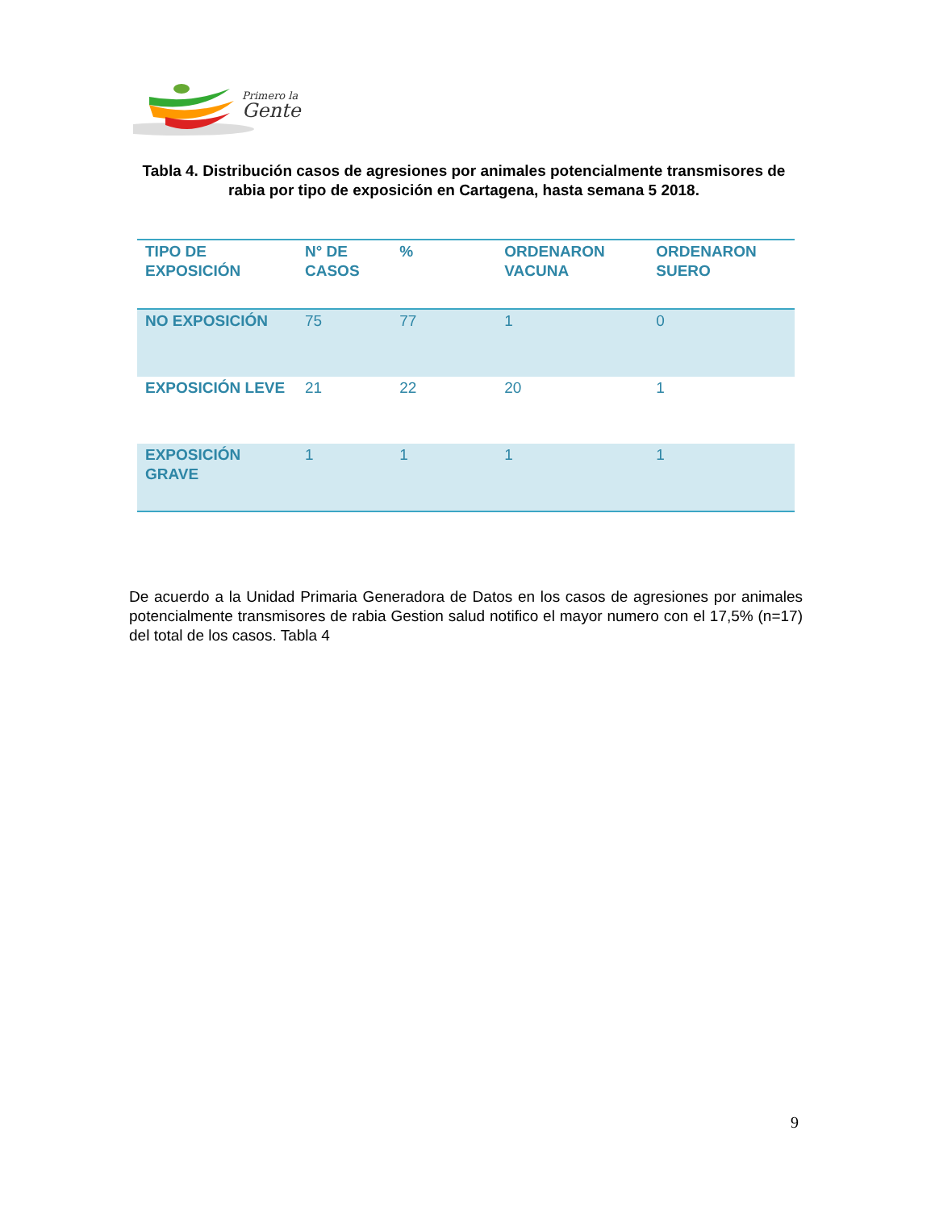Primero la
Gente
Tabla 4. Distribución casos de agresiones por animales potencialmente transmisores de rabia por tipo de exposición en Cartagena, hasta semana 5 2018.
| TIPO DE EXPOSICIÓN | N° DE CASOS | % | ORDENARON VACUNA | ORDENARON SUERO |
| --- | --- | --- | --- | --- |
| NO EXPOSICIÓN | 75 | 77 | 1 | 0 |
| EXPOSICIÓN LEVE | 21 | 22 | 20 | 1 |
| EXPOSICIÓN GRAVE | 1 | 1 | 1 | 1 |
De acuerdo a la Unidad Primaria Generadora de Datos en los casos de agresiones por animales potencialmente transmisores de rabia Gestion salud notifico el mayor numero con el 17,5% (n=17) del total de los casos. Tabla 4
9